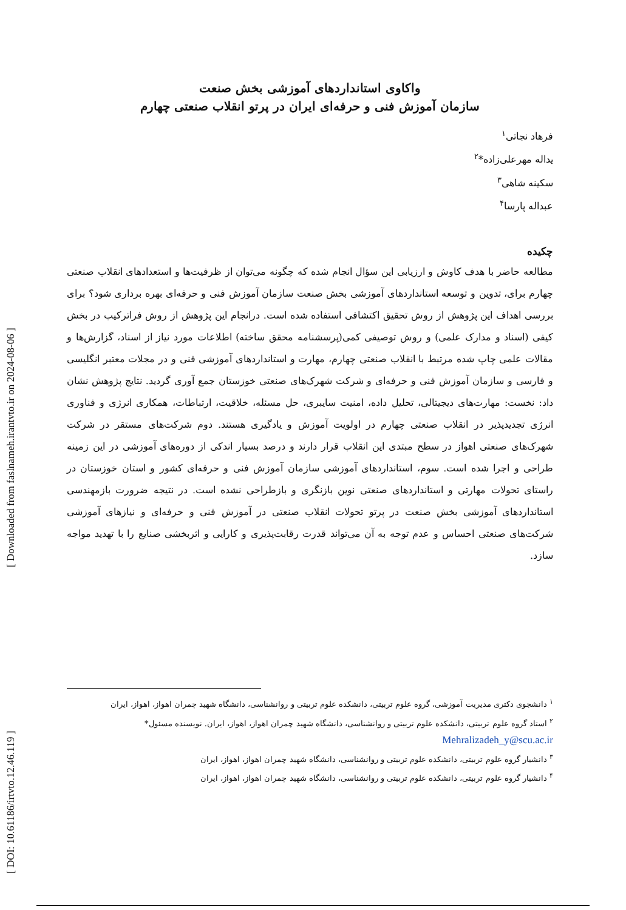[ DOI: 10.61186/irtvto.12.46.119 ] [ Downloaded from faslnameh.irantvto.ir on 2024-08-06 ]
واکاوی استانداردهای آموزشی بخش صنعت
سازمان آموزش فنی و حرفه‌ای ایران در پرتو انقلاب صنعتی چهارم
فرهاد نجاتی<sup>۱</sup>
یداله مهرعلی‌زاده*<sup>۲</sup>
سکینه شاهی<sup>۳</sup>
عبداله پارسا<sup>۴</sup>
چکیده
مطالعه حاضر با هدف کاوش و ارزیابی این سؤال انجام شده که چگونه می‌توان از ظرفیت‌ها و استعدادهای انقلاب صنعتی چهارم برای، تدوین و توسعه استانداردهای آموزشی بخش صنعت سازمان آموزش فنی و حرفه‌ای بهره برداری شود؟ برای بررسی اهداف این پژوهش از روش تحقیق اکتشافی استفاده شده است. درانجام این پژوهش از روش فراترکیب در بخش کیفی (اسناد و مدارک علمی) و روش توصیفی کمی(پرسشنامه محقق ساخته) اطلاعات مورد نیاز از اسناد، گزارش‌ها و مقالات علمی چاپ شده مرتبط با انقلاب صنعتی چهارم، مهارت و استانداردهای آموزشی فنی و در مجلات معتبر انگلیسی و فارسی و سازمان آموزش فنی و حرفه‌ای و شرکت شهرک‌های صنعتی خوزستان جمع آوری گردید. نتایج پژوهش نشان داد: نخست: مهارت‌های دیجیتالی، تحلیل داده، امنیت سایبری، حل مسئله، خلاقیت، ارتباطات، همکاری انرژی و فناوری انرژی تجدیدپذیر در انقلاب صنعتی چهارم در اولویت آموزش و یادگیری هستند. دوم شرکت‌های مستقر در شرکت شهرک‌های صنعتی اهواز در سطح مبتدی این انقلاب قرار دارند و درصد بسیار اندکی از دوره‌های آموزشی در این زمینه طراحی و اجرا شده است. سوم، استانداردهای آموزشی سازمان آموزش فنی و حرفه‌ای کشور و استان خوزستان در راستای تحولات مهارتی و استانداردهای صنعتی نوین بازنگری و بازطراحی نشده است. در نتیجه ضرورت بازمهندسی استانداردهای آموزشی بخش صنعت در پرتو تحولات انقلاب صنعتی در آموزش فنی و حرفه‌ای و نیازهای آموزشی شرکت‌های صنعتی احساس و عدم توجه به آن می‌تواند قدرت رقابت‌پذیری و کارایی و اثربخشی صنایع را با تهدید مواجه سازد.
<sup>۱</sup> دانشجوی دکتری مدیریت آموزشی، گروه علوم تربیتی، دانشکده علوم تربیتی و روانشناسی، دانشگاه شهید چمران اهواز، اهواز، ایران
<sup>۲</sup> استاد گروه علوم تربیتی، دانشکده علوم تربیتی و روانشناسی، دانشگاه شهید چمران اهواز، اهواز، ایران. نویسنده مسئول*
Mehralizadeh_y@scu.ac.ir
<sup>۳</sup> دانشیار گروه علوم تربیتی، دانشکده علوم تربیتی و روانشناسی، دانشگاه شهید چمران اهواز، اهواز، ایران
<sup>۴</sup> دانشیار گروه علوم تربیتی، دانشکده علوم تربیتی و روانشناسی، دانشگاه شهید چمران اهواز، اهواز، ایران